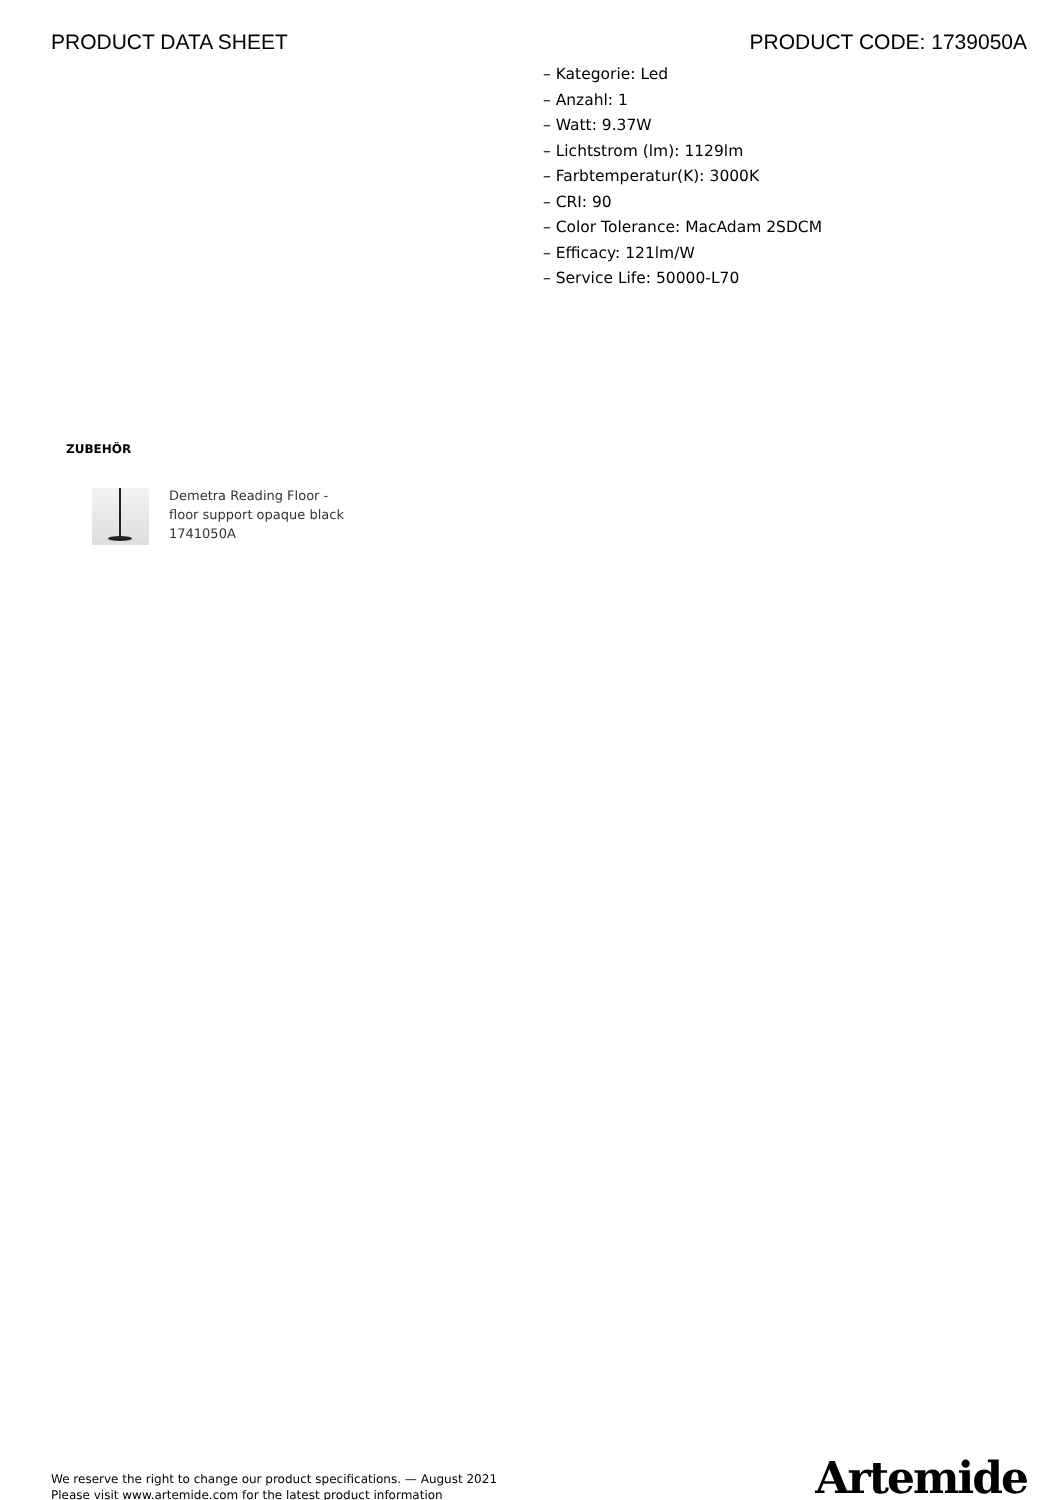PRODUCT DATA SHEET PRODUCT CODE: 1739050A
– Kategorie: Led
– Anzahl: 1
– Watt: 9.37W
– Lichtstrom (lm): 1129lm
– Farbtemperatur(K): 3000K
– CRI: 90
– Color Tolerance: MacAdam 2SDCM
– Efficacy: 121lm/W
– Service Life: 50000-L70
ZUBEHÖR
Demetra Reading Floor -
floor support opaque black
1741050A
We reserve the right to change our product specifications. — August 2021
Please visit www.artemide.com for the latest product information
Artemide